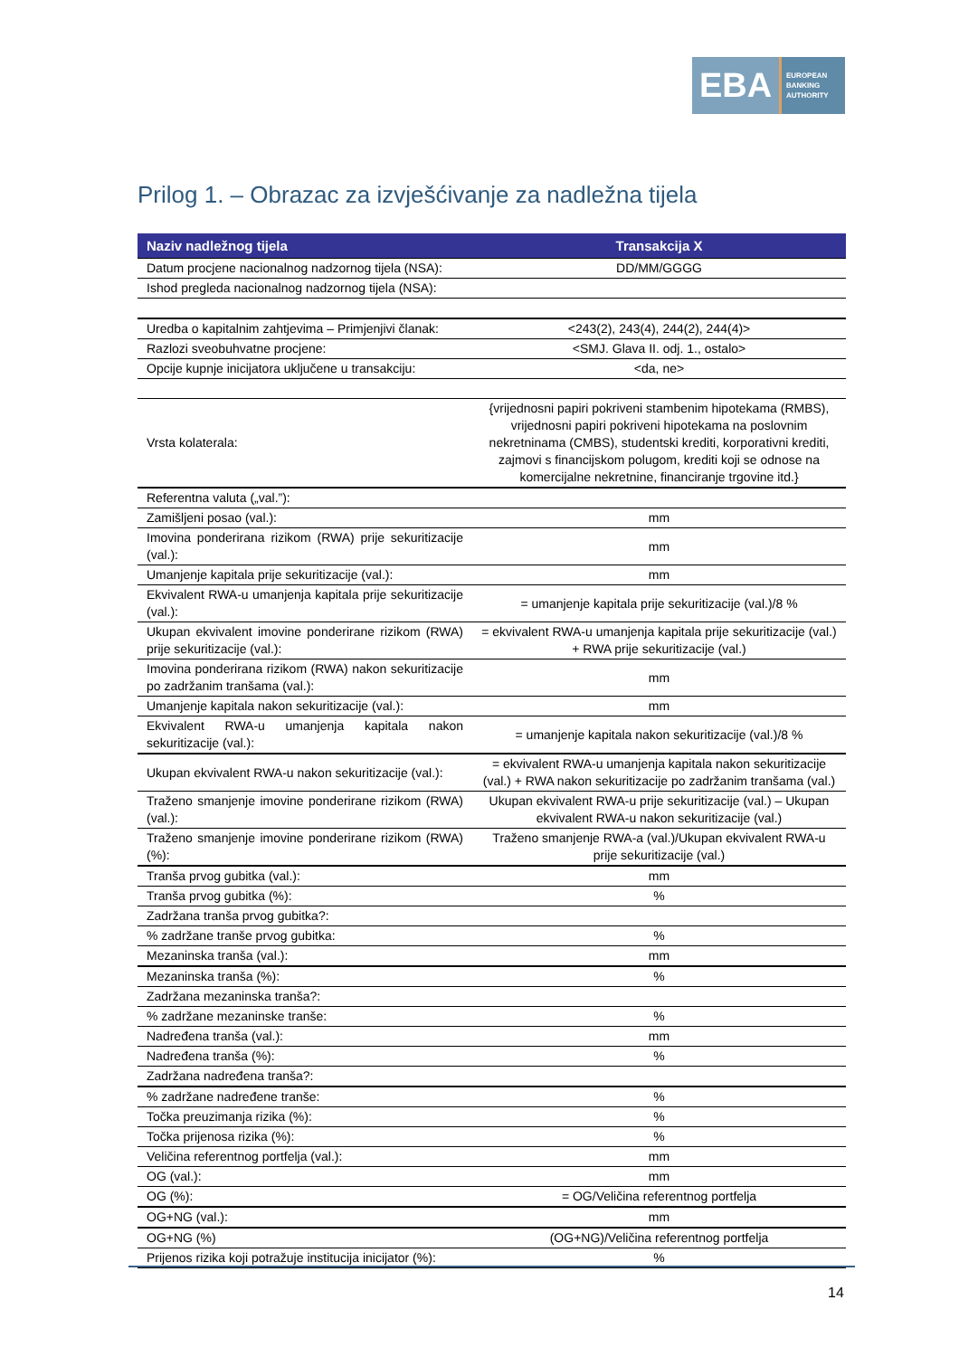EBA
EUROPEAN
BANKING
AUTHORITY
Prilog 1. – Obrazac za izvješćivanje za nadležna tijela
| Naziv nadležnog tijela | Transakcija X |
| --- | --- |
| Datum procjene nacionalnog nadzornog tijela (NSA): | DD/MM/GGGG |
| Ishod pregleda nacionalnog nadzornog tijela (NSA): | |
| Uredba o kapitalnim zahtjevima – Primjenjivi članak: | <243(2), 243(4), 244(2), 244(4)> |
| Razlozi sveobuhvatne procjene: | <SMJ. Glava II. odj. 1., ostalo> |
| Opcije kupnje inicijatora uključene u transakciju: | <da, ne> |
| Vrsta kolaterala: | {vrijednosni papiri pokriveni stambenim hipotekama (RMBS), vrijednosni papiri pokriveni hipotekama na poslovnim nekretninama (CMBS), studentski krediti, korporativni krediti, zajmovi s financijskom polugom, krediti koji se odnose na komercijalne nekretnine, financiranje trgovine itd.} |
| Referentna valuta („val.”): | |
| Zamišljeni posao (val.): | mm |
| Imovina ponderirana rizikom (RWA) prije sekuritizacije (val.): | mm |
| Umanjenje kapitala prije sekuritizacije (val.): | mm |
| Ekvivalent RWA-u umanjenja kapitala prije sekuritizacije (val.): | = umanjenje kapitala prije sekuritizacije (val.)/8 % |
| Ukupan ekvivalent imovine ponderirane rizikom (RWA) prije sekuritizacije (val.): | = ekvivalent RWA-u umanjenja kapitala prije sekuritizacije (val.) + RWA prije sekuritizacije (val.) |
| Imovina ponderirana rizikom (RWA) nakon sekuritizacije po zadržanim tranšama (val.): | mm |
| Umanjenje kapitala nakon sekuritizacije (val.): | mm |
| Ekvivalent RWA-u umanjenja kapitala nakon sekuritizacije (val.): | = umanjenje kapitala nakon sekuritizacije (val.)/8 % |
| Ukupan ekvivalent RWA-u nakon sekuritizacije (val.): | = ekvivalent RWA-u umanjenja kapitala nakon sekuritizacije (val.) + RWA nakon sekuritizacije po zadržanim tranšama (val.) |
| Traženo smanjenje imovine ponderirane rizikom (RWA) (val.): | Ukupan ekvivalent RWA-u prije sekuritizacije (val.) – Ukupan ekvivalent RWA-u nakon sekuritizacije (val.) |
| Traženo smanjenje imovine ponderirane rizikom (RWA) (%): | Traženo smanjenje RWA-a (val.)/Ukupan ekvivalent RWA-u prije sekuritizacije (val.) |
| Tranša prvog gubitka (val.): | mm |
| Tranša prvog gubitka (%): | % |
| Zadržana tranša prvog gubitka?: | |
| % zadržane tranše prvog gubitka: | % |
| Mezaninska tranša (val.): | mm |
| Mezaninska tranša (%): | % |
| Zadržana mezaninska tranša?: | |
| % zadržane mezaninske tranše: | % |
| Nadređena tranša (val.): | mm |
| Nadređena tranša (%): | % |
| Zadržana nadređena tranša?: | |
| % zadržane nadređene tranše: | % |
| Točka preuzimanja rizika (%): | % |
| Točka prijenosa rizika (%): | % |
| Veličina referentnog portfelja (val.): | mm |
| OG (val.): | mm |
| OG (%): | = OG/Veličina referentnog portfelja |
| OG+NG (val.): | mm |
| OG+NG (%) | (OG+NG)/Veličina referentnog portfelja |
| Prijenos rizika koji potražuje institucija inicijator (%): | % |
14